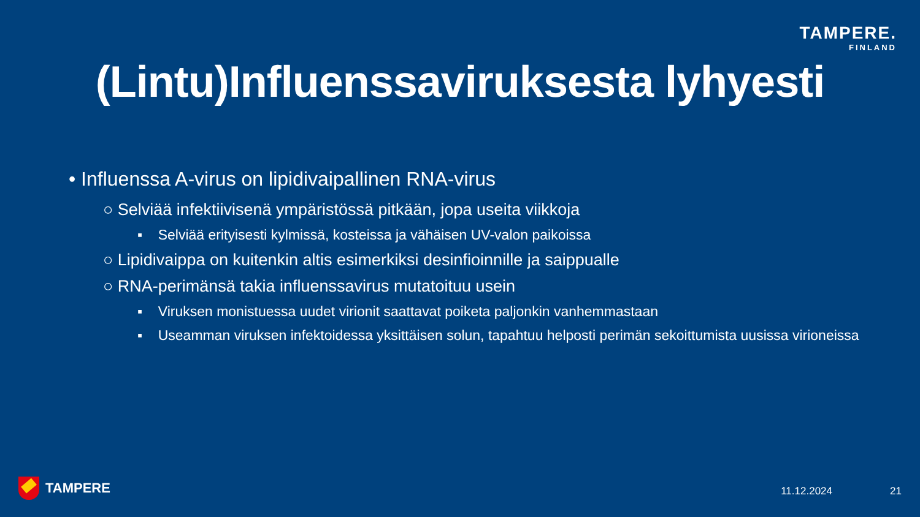TAMPERE.
FINLAND
(Lintu)Influenssaviruksesta lyhyesti
• Influenssa A-virus on lipidivaipallinen RNA-virus
○ Selviää infektiivisenä ympäristössä pitkään, jopa useita viikkoja
▪ Selviää erityisesti kylmissä, kosteissa ja vähäisen UV-valon paikoissa
○ Lipidivaippa on kuitenkin altis esimerkiksi desinfioinnille ja saippualle
○ RNA-perimänsä takia influenssavirus mutatoituu usein
▪ Viruksen monistuessa uudet virionit saattavat poiketa paljonkin vanhemmastaan
▪ Useamman viruksen infektoidessa yksittäisen solun, tapahtuu helposti perimän sekoittumista uusissa virioneissa
TAMPERE 11.12.2024 21